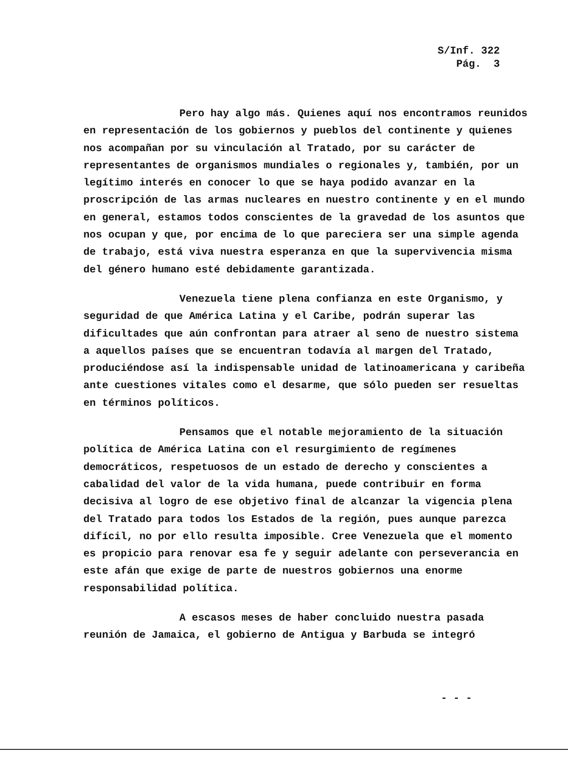S/Inf. 322
Pág. 3
Pero hay algo más. Quienes aquí nos encontramos reunidos en representación de los gobiernos y pueblos del continente y quienes nos acompañan por su vinculación al Tratado, por su carácter de representantes de organismos mundiales o regionales y, también, por un legítimo interés en conocer lo que se haya podido avanzar en la proscripción de las armas nucleares en nuestro continente y en el mundo en general, estamos todos conscientes de la gravedad de los asuntos que nos ocupan y que, por encima de lo que pareciera ser una simple agenda de trabajo, está viva nuestra esperanza en que la supervivencia misma del género humano esté debidamente garantizada.
Venezuela tiene plena confianza en este Organismo, y seguridad de que América Latina y el Caribe, podrán superar las dificultades que aún confrontan para atraer al seno de nuestro sistema a aquellos países que se encuentran todavía al margen del Tratado, produciéndose así la indispensable unidad de latinoamericana y caribeña ante cuestiones vitales como el desarme, que sólo pueden ser resueltas en términos políticos.
Pensamos que el notable mejoramiento de la situación política de América Latina con el resurgimiento de regímenes democráticos, respetuosos de un estado de derecho y conscientes a cabalidad del valor de la vida humana, puede contribuir en forma decisiva al logro de ese objetivo final de alcanzar la vigencia plena del Tratado para todos los Estados de la región, pues aunque parezca difícil, no por ello resulta imposible. Cree Venezuela que el momento es propicio para renovar esa fe y seguir adelante con perseverancia en este afán que exige de parte de nuestros gobiernos una enorme responsabilidad política.
A escasos meses de haber concluido nuestra pasada reunión de Jamaica, el gobierno de Antigua y Barbuda se integró
- - -